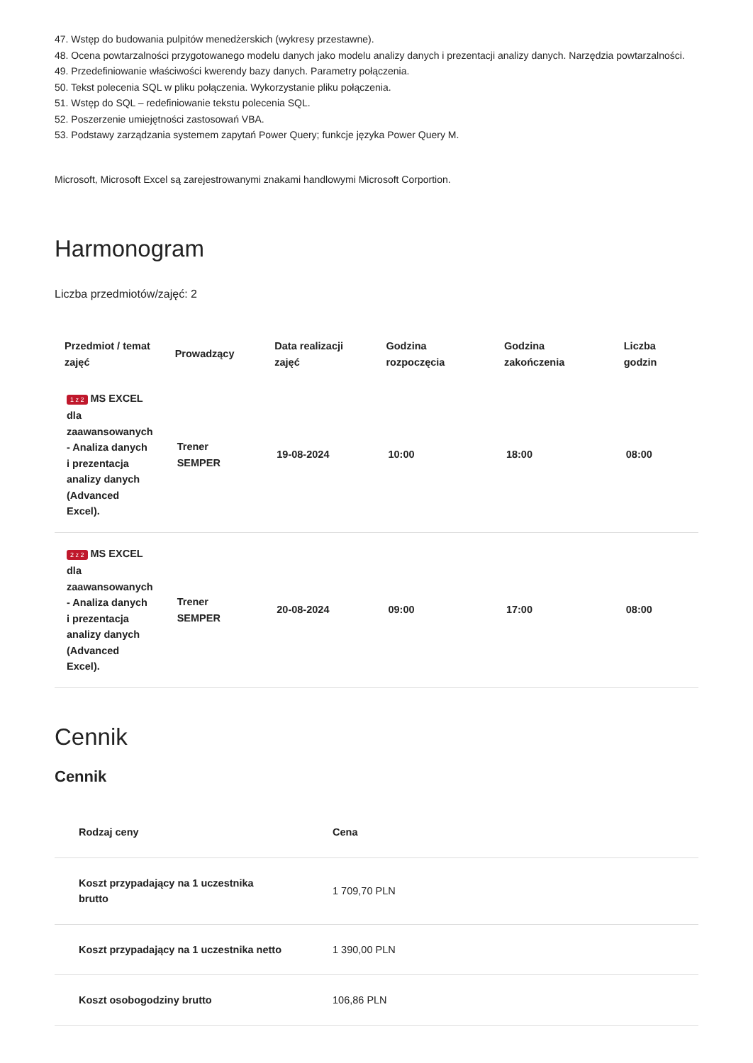47. Wstęp do budowania pulpitów menedżerskich (wykresy przestawne).
48. Ocena powtarzalności przygotowanego modelu danych jako modelu analizy danych i prezentacji analizy danych. Narzędzia powtarzalności.
49. Przedefiniowanie właściwości kwerendy bazy danych. Parametry połączenia.
50. Tekst polecenia SQL w pliku połączenia. Wykorzystanie pliku połączenia.
51. Wstęp do SQL – redefiniowanie tekstu polecenia SQL.
52. Poszerzenie umiejętności zastosowań VBA.
53. Podstawy zarządzania systemem zapytań Power Query; funkcje języka Power Query M.
Microsoft, Microsoft Excel są zarejestrowanymi znakami handlowymi Microsoft Corportion.
Harmonogram
Liczba przedmiotów/zajęć: 2
| Przedmiot / temat zajęć | Prowadzący | Data realizacji zajęć | Godzina rozpoczęcia | Godzina zakończenia | Liczba godzin |
| --- | --- | --- | --- | --- | --- |
| 1 z 2 MS EXCEL dla zaawansowanych - Analiza danych i prezentacja analizy danych (Advanced Excel). | Trener SEMPER | 19-08-2024 | 10:00 | 18:00 | 08:00 |
| 2 z 2 MS EXCEL dla zaawansowanych - Analiza danych i prezentacja analizy danych (Advanced Excel). | Trener SEMPER | 20-08-2024 | 09:00 | 17:00 | 08:00 |
Cennik
Cennik
| Rodzaj ceny | Cena |
| --- | --- |
| Koszt przypadający na 1 uczestnika brutto | 1 709,70 PLN |
| Koszt przypadający na 1 uczestnika netto | 1 390,00 PLN |
| Koszt osobogodziny brutto | 106,86 PLN |